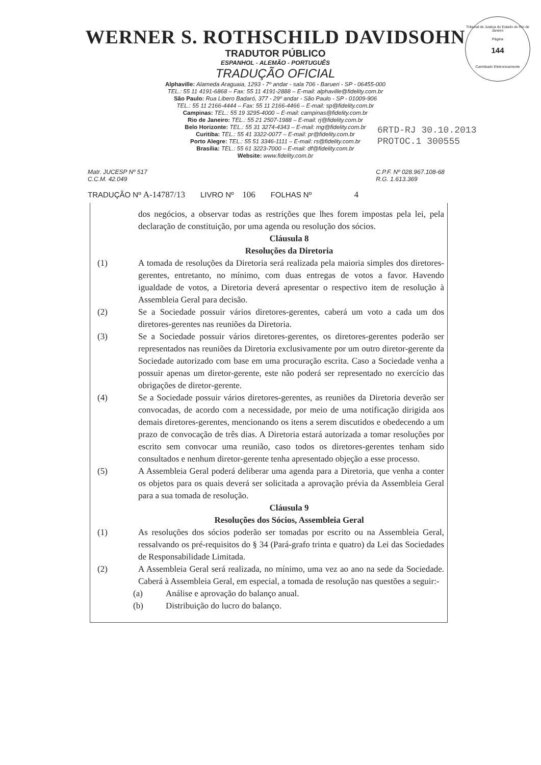Tribunal de Justiça do Estado do Rio de Janeiro
Página
144
Carimbado Eletronicamente
WERNER S. ROTHSCHILD DAVIDSOHN
TRADUTOR PÚBLICO
ESPANHOL - ALEMÃO - PORTUGUÊS
TRADUÇÃO OFICIAL
Alphaville: Alameda Araguaia, 1293 - 7º andar - sala 706 - Barueri - SP - 06455-000
TEL.: 55 11 4191-6868 – Fax: 55 11 4191-2888 – E-mail: alphaville@fidelity.com.br
São Paulo: Rua Libero Badaró, 377 - 29º andar - São Paulo - SP - 01009-906
TEL.: 55 11 2166-4444 – Fax: 55 11 2166-4466 – E-mail: sp@fidelity.com.br
Campinas: TEL.: 55 19 3295-4000 – E-mail: campinas@fidelity.com.br
Rio de Janeiro: TEL.: 55 21 2507-1988 – E-mail: rj@fidelity.com.br
Belo Horizonte: TEL.: 55 31 3274-4343 – E-mail: mg@fidelity.com.br
Curitiba: TEL.: 55 41 3322-0077 – E-mail: pr@fidelity.com.br
Porto Alegre: TEL.: 55 51 3346-1111 – E-mail: rs@fidelity.com.br
Brasília: TEL.: 55 61 3223-7000 – E-mail: df@fidelity.com.br
Website: www.fidelity.com.br
6RTD-RJ 30.10.2013
PROTOC.1 300555
Matr. JUCESP Nº 517
C.C.M. 42.049
C.P.F. Nº 028.967.108-68
R.G. 1.613.369
TRADUÇÃO Nº A-14787/13 LIVRO Nº 106 FOLHAS Nº 4
dos negócios, a observar todas as restrições que lhes forem impostas pela lei, pela declaração de constituição, por uma agenda ou resolução dos sócios.
Cláusula 8
Resoluções da Diretoria
(1) A tomada de resoluções da Diretoria será realizada pela maioria simples dos diretores-gerentes, entretanto, no mínimo, com duas entregas de votos a favor. Havendo igualdade de votos, a Diretoria deverá apresentar o respectivo item de resolução à Assembleia Geral para decisão.
(2) Se a Sociedade possuir vários diretores-gerentes, caberá um voto a cada um dos diretores-gerentes nas reuniões da Diretoria.
(3) Se a Sociedade possuir vários diretores-gerentes, os diretores-gerentes poderão ser representados nas reuniões da Diretoria exclusivamente por um outro diretor-gerente da Sociedade autorizado com base em uma procuração escrita. Caso a Sociedade venha a possuir apenas um diretor-gerente, este não poderá ser representado no exercício das obrigações de diretor-gerente.
(4) Se a Sociedade possuir vários diretores-gerentes, as reuniões da Diretoria deverão ser convocadas, de acordo com a necessidade, por meio de uma notificação dirigida aos demais diretores-gerentes, mencionando os itens a serem discutidos e obedecendo a um prazo de convocação de três dias. A Diretoria estará autorizada a tomar resoluções por escrito sem convocar uma reunião, caso todos os diretores-gerentes tenham sido consultados e nenhum diretor-gerente tenha apresentado objeção a esse processo.
(5) A Assembleia Geral poderá deliberar uma agenda para a Diretoria, que venha a conter os objetos para os quais deverá ser solicitada a aprovação prévia da Assembleia Geral para a sua tomada de resolução.
Cláusula 9
Resoluções dos Sócios, Assembleia Geral
(1) As resoluções dos sócios poderão ser tomadas por escrito ou na Assembleia Geral, ressalvando os pré-requisitos do § 34 (Pará-grafo trinta e quatro) da Lei das Sociedades de Responsabilidade Limitada.
(2) A Assembleia Geral será realizada, no mínimo, uma vez ao ano na sede da Sociedade. Caberá à Assembleia Geral, em especial, a tomada de resolução nas questões a seguir:-
(a) Análise e aprovação do balanço anual.
(b) Distribuição do lucro do balanço.